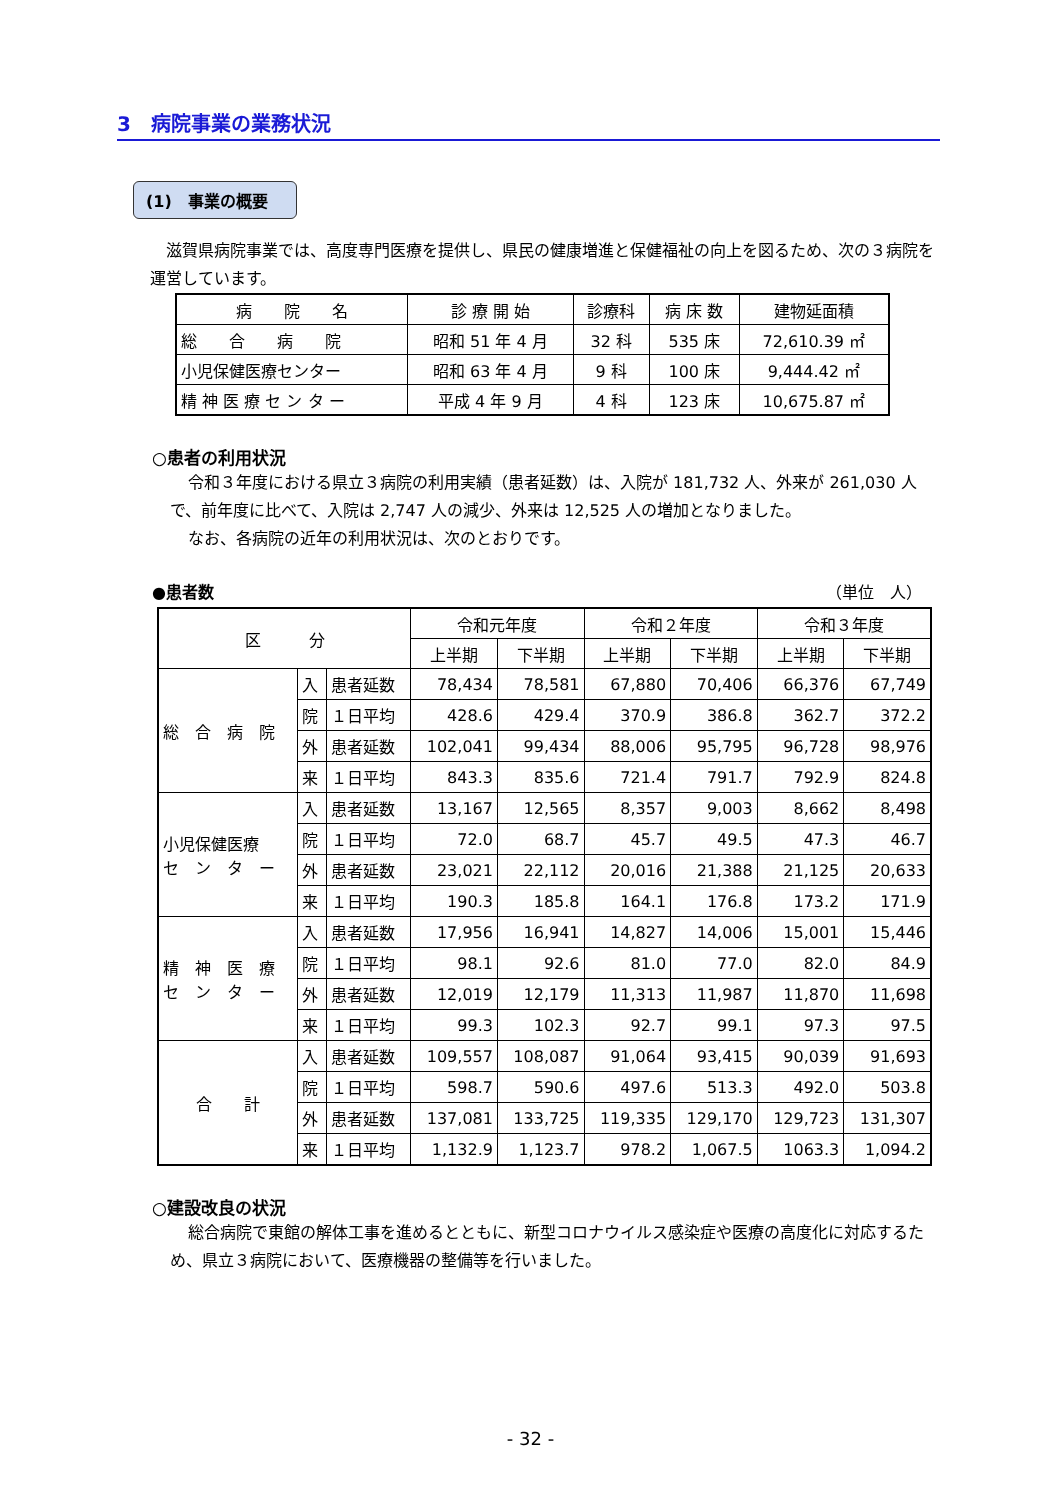3　病院事業の業務状況
(1)　事業の概要
滋賀県病院事業では、高度専門医療を提供し、県民の健康増進と保健福祉の向上を図るため、次の３病院を運営しています。
| 病 院 名 | 診 療 開 始 | 診療科 | 病 床 数 | 建物延面積 |
| --- | --- | --- | --- | --- |
| 総 合 病 院 | 昭和 51 年 4 月 | 32 科 | 535 床 | 72,610.39 ㎡ |
| 小児保健医療センター | 昭和 63 年 4 月 | 9 科 | 100 床 | 9,444.42 ㎡ |
| 精 神 医 療 セ ン タ ー | 平成 4 年 9 月 | 4 科 | 123 床 | 10,675.87 ㎡ |
○患者の利用状況
令和３年度における県立３病院の利用実績（患者延数）は、入院が 181,732 人、外来が 261,030 人で、前年度に比べて、入院は 2,747 人の減少、外来は 12,525 人の増加となりました。
なお、各病院の近年の利用状況は、次のとおりです。
●患者数 （単位　人）
| 区 分 | | | 令和元年度 | | 令和２年度 | | 令和３年度 | |
| --- | --- | --- | --- | --- | --- | --- | --- | --- |
| | | | 上半期 | 下半期 | 上半期 | 下半期 | 上半期 | 下半期 |
| 総 合 病 院 | 入 | 患者延数 | 78,434 | 78,581 | 67,880 | 70,406 | 66,376 | 67,749 |
| | 院 | １日平均 | 428.6 | 429.4 | 370.9 | 386.8 | 362.7 | 372.2 |
| | 外 | 患者延数 | 102,041 | 99,434 | 88,006 | 95,795 | 96,728 | 98,976 |
| | 来 | １日平均 | 843.3 | 835.6 | 721.4 | 791.7 | 792.9 | 824.8 |
| 小児保健医療 セ ン タ ー | 入 | 患者延数 | 13,167 | 12,565 | 8,357 | 9,003 | 8,662 | 8,498 |
| | 院 | １日平均 | 72.0 | 68.7 | 45.7 | 49.5 | 47.3 | 46.7 |
| | 外 | 患者延数 | 23,021 | 22,112 | 20,016 | 21,388 | 21,125 | 20,633 |
| | 来 | １日平均 | 190.3 | 185.8 | 164.1 | 176.8 | 173.2 | 171.9 |
| 精 神 医 療 セ ン タ ー | 入 | 患者延数 | 17,956 | 16,941 | 14,827 | 14,006 | 15,001 | 15,446 |
| | 院 | １日平均 | 98.1 | 92.6 | 81.0 | 77.0 | 82.0 | 84.9 |
| | 外 | 患者延数 | 12,019 | 12,179 | 11,313 | 11,987 | 11,870 | 11,698 |
| | 来 | １日平均 | 99.3 | 102.3 | 92.7 | 99.1 | 97.3 | 97.5 |
| 合 計 | 入 | 患者延数 | 109,557 | 108,087 | 91,064 | 93,415 | 90,039 | 91,693 |
| | 院 | １日平均 | 598.7 | 590.6 | 497.6 | 513.3 | 492.0 | 503.8 |
| | 外 | 患者延数 | 137,081 | 133,725 | 119,335 | 129,170 | 129,723 | 131,307 |
| | 来 | １日平均 | 1,132.9 | 1,123.7 | 978.2 | 1,067.5 | 1063.3 | 1,094.2 |
○建設改良の状況
総合病院で東館の解体工事を進めるとともに、新型コロナウイルス感染症や医療の高度化に対応するため、県立３病院において、医療機器の整備等を行いました。
- 32 -